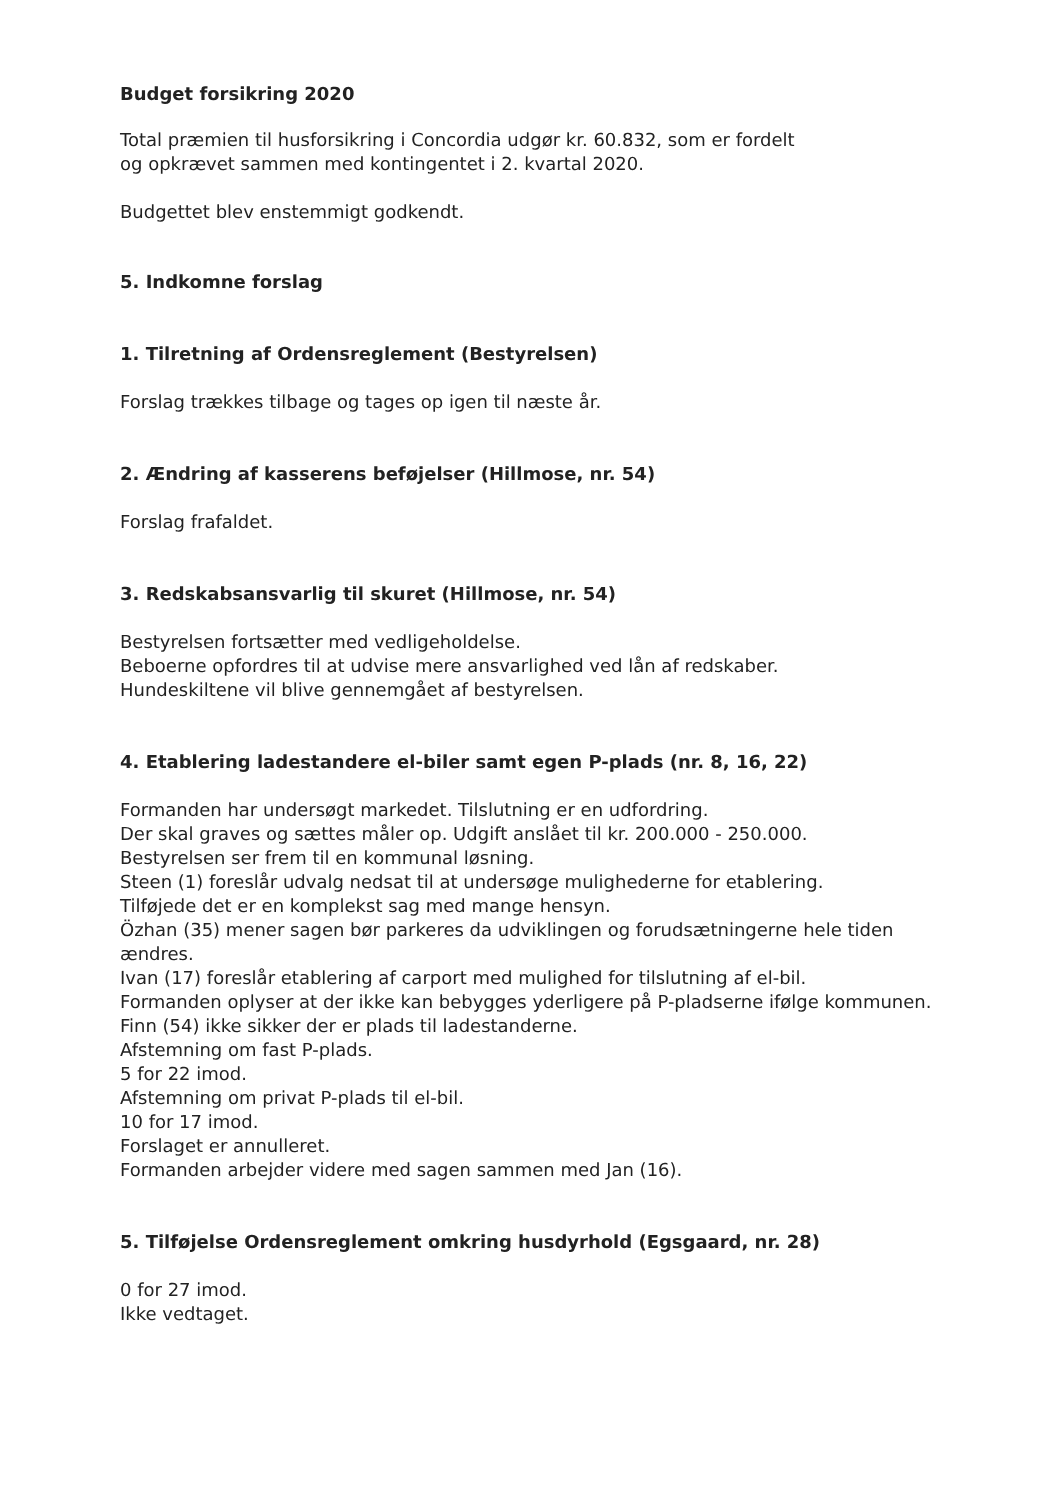Budget forsikring 2020
Total præmien til husforsikring i Concordia udgør kr. 60.832, som er fordelt
og opkrævet sammen med kontingentet i 2. kvartal 2020.
Budgettet blev enstemmigt godkendt.
5. Indkomne forslag
1. Tilretning af Ordensreglement (Bestyrelsen)
Forslag trækkes tilbage og tages op igen til næste år.
2. Ændring af kasserens beføjelser (Hillmose, nr. 54)
Forslag frafaldet.
3. Redskabsansvarlig til skuret (Hillmose, nr. 54)
Bestyrelsen fortsætter med vedligeholdelse.
Beboerne opfordres til at udvise mere ansvarlighed ved lån af redskaber.
Hundeskiltene vil blive gennemgået af bestyrelsen.
4. Etablering ladestandere el-biler samt egen P-plads (nr. 8, 16, 22)
Formanden har undersøgt markedet. Tilslutning er en udfordring.
Der skal graves og sættes måler op. Udgift anslået til kr. 200.000 - 250.000.
Bestyrelsen ser frem til en kommunal løsning.
Steen (1) foreslår udvalg nedsat til at undersøge mulighederne for etablering.
Tilføjede det er en komplekst sag med mange hensyn.
Özhan (35) mener sagen bør parkeres da udviklingen og forudsætningerne hele tiden ændres.
Ivan (17) foreslår etablering af carport med mulighed for tilslutning af el-bil.
Formanden oplyser at der ikke kan bebygges yderligere på P-pladserne ifølge kommunen.
Finn (54) ikke sikker der er plads til ladestanderne.
Afstemning om fast P-plads.
5 for 22 imod.
Afstemning om privat P-plads til el-bil.
10 for 17 imod.
Forslaget er annulleret.
Formanden arbejder videre med sagen sammen med Jan (16).
5. Tilføjelse Ordensreglement omkring husdyrhold (Egsgaard, nr. 28)
0 for 27 imod.
Ikke vedtaget.